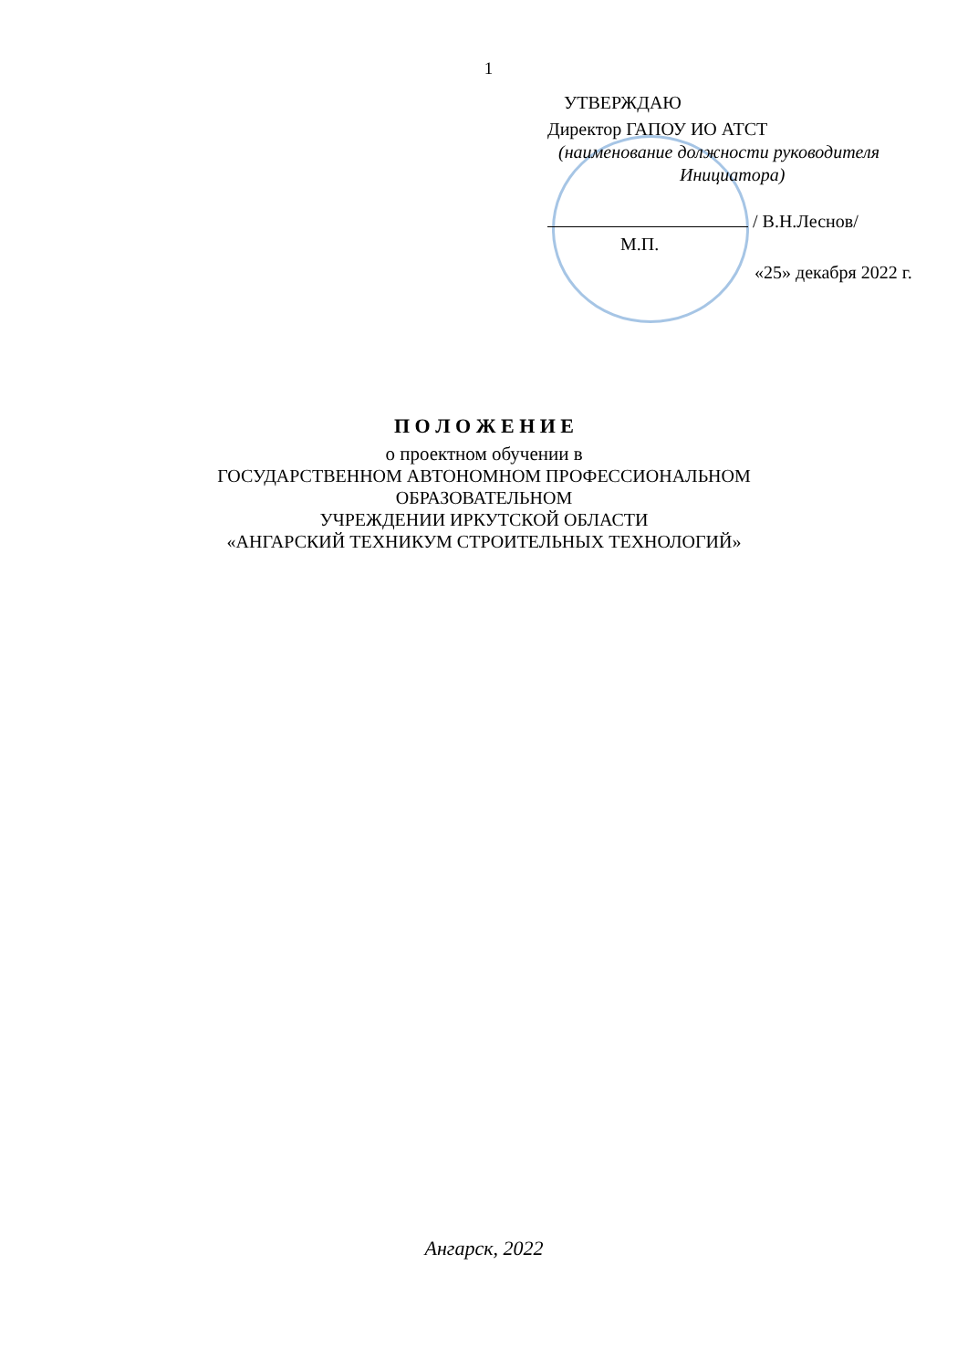1
УТВЕРЖДАЮ
Директор ГАПОУ ИО АТСТ
(наименование должности руководителя
Инициатора)
/ В.Н.Леснов/
М.П.
«25» декабря 2022 г.
П О Л О Ж Е Н И Е
о проектном обучении в
ГОСУДАРСТВЕННОМ АВТОНОМНОМ ПРОФЕССИОНАЛЬНОМ
ОБРАЗОВАТЕЛЬНОМ
УЧРЕЖДЕНИИ ИРКУТСКОЙ ОБЛАСТИ
«АНГАРСКИЙ ТЕХНИКУМ СТРОИТЕЛЬНЫХ ТЕХНОЛОГИЙ»
Ангарск, 2022